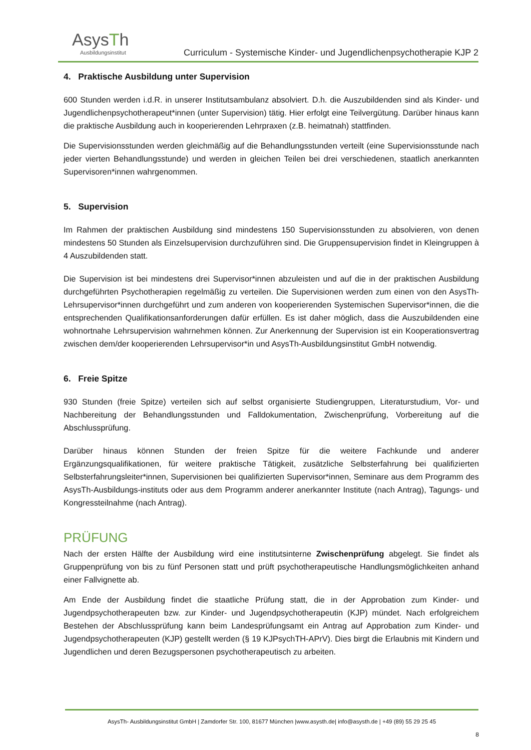AsysTh
Ausbildungsinstitut
Curriculum - Systemische Kinder- und Jugendlichenpsychotherapie KJP 2
4. Praktische Ausbildung unter Supervision
600 Stunden werden i.d.R. in unserer Institutsambulanz absolviert. D.h. die Auszubildenden sind als Kinder- und Jugendlichenpsychotherapeut*innen (unter Supervision) tätig. Hier erfolgt eine Teilvergütung. Darüber hinaus kann die praktische Ausbildung auch in kooperierenden Lehrpraxen (z.B. heimatnah) stattfinden.
Die Supervisionsstunden werden gleichmäßig auf die Behandlungsstunden verteilt (eine Supervisionsstunde nach jeder vierten Behandlungsstunde) und werden in gleichen Teilen bei drei verschiedenen, staatlich anerkannten Supervisoren*innen wahrgenommen.
5. Supervision
Im Rahmen der praktischen Ausbildung sind mindestens 150 Supervisionsstunden zu absolvieren, von denen mindestens 50 Stunden als Einzelsupervision durchzuführen sind. Die Gruppensupervision findet in Kleingruppen à 4 Auszubildenden statt.
Die Supervision ist bei mindestens drei Supervisor*innen abzuleisten und auf die in der praktischen Ausbildung durchgeführten Psychotherapien regelmäßig zu verteilen. Die Supervisionen werden zum einen von den AsysTh-Lehrsupervisor*innen durchgeführt und zum anderen von kooperierenden Systemischen Supervisor*innen, die die entsprechenden Qualifikationsanforderungen dafür erfüllen. Es ist daher möglich, dass die Auszubildenden eine wohnortnahe Lehrsupervision wahrnehmen können. Zur Anerkennung der Supervision ist ein Kooperationsvertrag zwischen dem/der kooperierenden Lehrsupervisor*in und AsysTh-Ausbildungsinstitut GmbH notwendig.
6. Freie Spitze
930 Stunden (freie Spitze) verteilen sich auf selbst organisierte Studiengruppen, Literaturstudium, Vor- und Nachbereitung der Behandlungsstunden und Falldokumentation, Zwischenprüfung, Vorbereitung auf die Abschlussprüfung.
Darüber hinaus können Stunden der freien Spitze für die weitere Fachkunde und anderer Ergänzungsqualifikationen, für weitere praktische Tätigkeit, zusätzliche Selbsterfahrung bei qualifizierten Selbsterfahrungsleiter*innen, Supervisionen bei qualifizierten Supervisor*innen, Seminare aus dem Programm des AsysTh-Ausbildungs-instituts oder aus dem Programm anderer anerkannter Institute (nach Antrag), Tagungs- und Kongressteilnahme (nach Antrag).
PRÜFUNG
Nach der ersten Hälfte der Ausbildung wird eine institutsinterne Zwischenprüfung abgelegt. Sie findet als Gruppenprüfung von bis zu fünf Personen statt und prüft psychotherapeutische Handlungsmöglichkeiten anhand einer Fallvignette ab.
Am Ende der Ausbildung findet die staatliche Prüfung statt, die in der Approbation zum Kinder- und Jugendpsychotherapeuten bzw. zur Kinder- und Jugendpsychotherapeutin (KJP) mündet. Nach erfolgreichem Bestehen der Abschlussprüfung kann beim Landesprüfungsamt ein Antrag auf Approbation zum Kinder- und Jugendpsychotherapeuten (KJP) gestellt werden (§ 19 KJPsychTH-APrV). Dies birgt die Erlaubnis mit Kindern und Jugendlichen und deren Bezugspersonen psychotherapeutisch zu arbeiten.
AsysTh- Ausbildungsinstitut GmbH | Zamdorfer Str. 100, 81677 München |www.asysth.de| info@asysth.de | +49 (89) 55 29 25 45
8